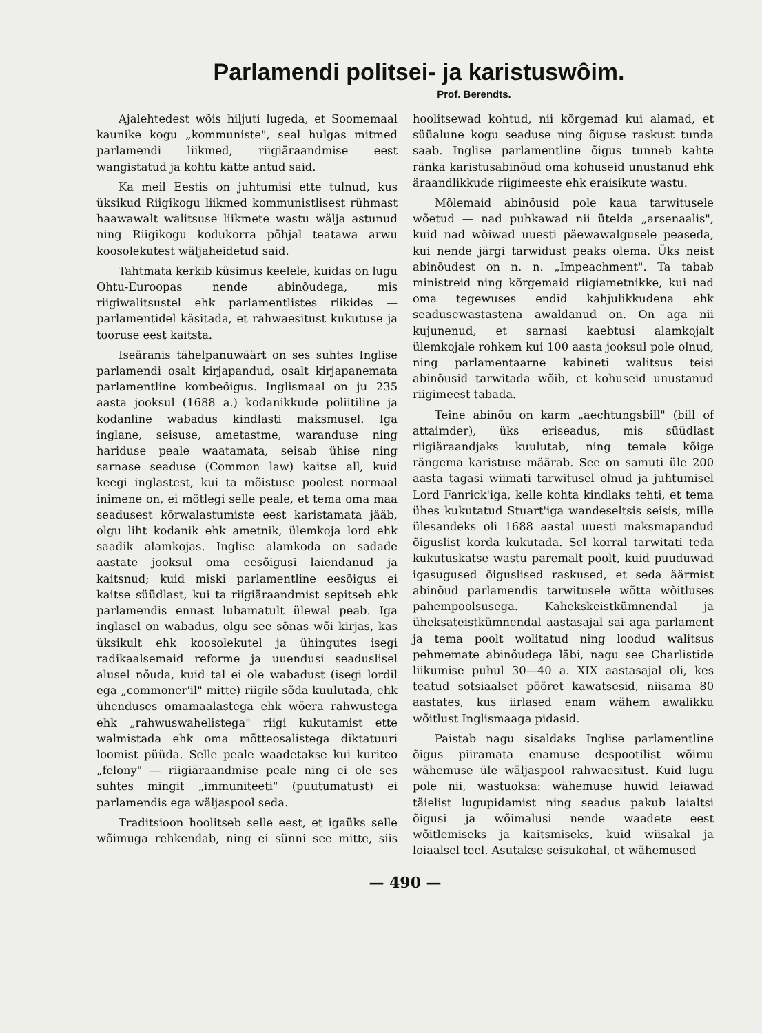Parlamendi politsei- ja karistuswôim.
Prof. Berendts.
Ajalehtedest wõis hiljuti lugeda, et Soomemaal kaunike kogu „kommuniste", seal hulgas mitmed parlamendi liikmed, riigiäraandmise eest wangistatud ja kohtu kätte antud said.
Ka meil Eestis on juhtumisi ette tulnud, kus üksikud Riigikogu liikmed kommunistlisest rühmast haawawalt walitsuse liikmete wastu wälja astunud ning Riigikogu kodukorra põhjal teatawa arwu koosolekutest wäljaheidetud said.
Tahtmata kerkib küsimus keelele, kuidas on lugu Ohtu-Euroopas nende abinõudega, mis riigiwalitsustel ehk parlamentlistes riikides — parlamentidel käsitada, et rahwaesitust kukutuse ja tooruse eest kaitsta.
Iseäranis tähelpanuwäärt on ses suhtes Inglise parlamendi osalt kirjapandud, osalt kirjapanemata parlamentline kombeõigus. Inglismaal on ju 235 aasta jooksul (1688 a.) kodanikkude poliitiline ja kodanline wabadus kindlasti maksmusel. Iga inglane, seisuse, ametastme, waranduse ning hariduse peale waatamata, seisab ühise ning sarnase seaduse (Common law) kaitse all, kuid keegi inglastest, kui ta mõistuse poolest normaal inimene on, ei mõtlegi selle peale, et tema oma maa seadusest kõrwalastumiste eest karistamata jääb, olgu liht kodanik ehk ametnik, ülemkoja lord ehk saadik alamkojas. Inglise alamkoda on sadade aastate jooksul oma eesõigusi laiendanud ja kaitsnud; kuid miski parlamentline eesõigus ei kaitse süüdlast, kui ta riigiäraandmist sepitseb ehk parlamendis ennast lubamatult ülewal peab. Iga inglasel on wabadus, olgu see sõnas wõi kirjas, kas üksikult ehk koosolekutel ja ühingutes isegi radikaalsemaid reforme ja uuendusi seaduslisel alusel nõuda, kuid tal ei ole wabadust (isegi lordil ega „commoner'il" mitte) riigile sõda kuulutada, ehk ühenduses omamaalastega ehk wõera rahwustega ehk „rahwuswahelistega" riigi kukutamist ette walmistada ehk oma mõtteosalistega diktatuuri loomist püüda. Selle peale waadetakse kui kuriteo „felony" — riigiäraandmise peale ning ei ole ses suhtes mingit „immuniteeti" (puutumatust) ei parlamendis ega wäljaspool seda.
Traditsioon hoolitseb selle eest, et igaüks selle wõimuga rehkendab, ning ei sünni see mitte, siis hoolitsewad kohtud, nii kõrgemad kui alamad, et süüalune kogu seaduse ning õiguse raskust tunda saab. Inglise parlamentline õigus tunneb kahte ränka karistusabinõud oma kohuseid unustanud ehk äraandlikkude riigimeeste ehk eraisikute wastu.
Mõlemaid abinõusid pole kaua tarwitusele wõetud — nad puhkawad nii ütelda „arsenaalis", kuid nad wõiwad uuesti päewawalgusele peaseda, kui nende järgi tarwidust peaks olema. Üks neist abinõudest on n. n. „Impeachment". Ta tabab ministreid ning kõrgemaid riigiametnikke, kui nad oma tegewuses endid kahjulikkudena ehk seadusewastastena awaldanud on. On aga nii kujunenud, et sarnasi kaebtusi alamkojalt ülemkojale rohkem kui 100 aasta jooksul pole olnud, ning parlamentaarne kabineti walitsus teisi abinõusid tarwitada wõib, et kohuseid unustanud riigimeest tabada.
Teine abinõu on karm „aechtungsbill" (bill of attaimder), üks eriseadus, mis süüdlast riigiäraandjaks kuulutab, ning temale kõige rängema karistuse määrab. See on samuti üle 200 aasta tagasi wiimati tarwitusel olnud ja juhtumisel Lord Fanrick'iga, kelle kohta kindlaks tehti, et tema ühes kukutatud Stuart'iga wandeseltsis seisis, mille ülesandeks oli 1688 aastal uuesti maksmapandud õiguslist korda kukutada. Sel korral tarwitati teda kukutuskatse wastu paremalt poolt, kuid puuduwad igasugused õiguslised raskused, et seda äärmist abinõud parlamendis tarwitusele wõtta wõitluses pahempoolsusega. Kahekskeistkümnendal ja üheksateistkümnendal aastasajal sai aga parlament ja tema poolt wolitatud ning loodud walitsus pehmemate abinõudega läbi, nagu see Charlistide liikumise puhul 30—40 a. XIX aastasajal oli, kes teatud sotsiaalset pööret kawatsesid, niisama 80 aastates, kus iirlased enam wähem awalikku wõitlust Inglismaaga pidasid.
Paistab nagu sisaldaks Inglise parlamentline õigus piiramata enamuse despootilist wõimu wähemuse üle wäljaspool rahwaesitust. Kuid lugu pole nii, wastuoksa: wähemuse huwid leiawad täielist lugupidamist ning seadus pakub laialtsi õigusi ja wõimalusi nende waadete eest wõitlemiseks ja kaitsmiseks, kuid wiisakal ja loiaalsel teel. Asutakse seisukohal, et wähemused
— 490 —